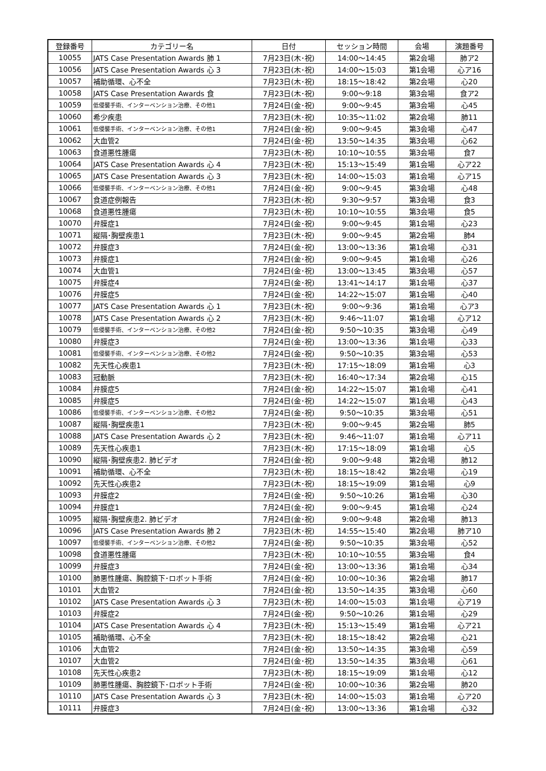| 登録番号 | カテゴリー名 | 日付 | セッション時間 | 会場 | 演題番号 |
| --- | --- | --- | --- | --- | --- |
| 10055 | JATS Case Presentation Awards 肺 1 | 7月23日(木･祝) | 14:00～14:45 | 第2会場 | 肺ア2 |
| 10056 | JATS Case Presentation Awards 心 3 | 7月23日(木･祝) | 14:00～15:03 | 第1会場 | 心ア16 |
| 10057 | 補助循環、心不全 | 7月23日(木･祝) | 18:15～18:42 | 第2会場 | 心20 |
| 10058 | JATS Case Presentation Awards 食 | 7月23日(木･祝) | 9:00～9:18 | 第3会場 | 食ア2 |
| 10059 | 低侵襲手術、インターベンション治療、その他1 | 7月24日(金･祝) | 9:00～9:45 | 第3会場 | 心45 |
| 10060 | 希少疾患 | 7月23日(木･祝) | 10:35～11:02 | 第2会場 | 肺11 |
| 10061 | 低侵襲手術、インターベンション治療、その他1 | 7月24日(金･祝) | 9:00～9:45 | 第3会場 | 心47 |
| 10062 | 大血管2 | 7月24日(金･祝) | 13:50～14:35 | 第3会場 | 心62 |
| 10063 | 食道悪性腫瘍 | 7月23日(木･祝) | 10:10～10:55 | 第3会場 | 食7 |
| 10064 | JATS Case Presentation Awards 心 4 | 7月23日(木･祝) | 15:13～15:49 | 第1会場 | 心ア22 |
| 10065 | JATS Case Presentation Awards 心 3 | 7月23日(木･祝) | 14:00～15:03 | 第1会場 | 心ア15 |
| 10066 | 低侵襲手術、インターベンション治療、その他1 | 7月24日(金･祝) | 9:00～9:45 | 第3会場 | 心48 |
| 10067 | 食道症例報告 | 7月23日(木･祝) | 9:30～9:57 | 第3会場 | 食3 |
| 10068 | 食道悪性腫瘍 | 7月23日(木･祝) | 10:10～10:55 | 第3会場 | 食5 |
| 10070 | 弁膜症1 | 7月24日(金･祝) | 9:00～9:45 | 第1会場 | 心23 |
| 10071 | 縦隔･胸壁疾患1 | 7月23日(木･祝) | 9:00～9:45 | 第2会場 | 肺4 |
| 10072 | 弁膜症3 | 7月24日(金･祝) | 13:00～13:36 | 第1会場 | 心31 |
| 10073 | 弁膜症1 | 7月24日(金･祝) | 9:00～9:45 | 第1会場 | 心26 |
| 10074 | 大血管1 | 7月24日(金･祝) | 13:00～13:45 | 第3会場 | 心57 |
| 10075 | 弁膜症4 | 7月24日(金･祝) | 13:41～14:17 | 第1会場 | 心37 |
| 10076 | 弁膜症5 | 7月24日(金･祝) | 14:22～15:07 | 第1会場 | 心40 |
| 10077 | JATS Case Presentation Awards 心 1 | 7月23日(木･祝) | 9:00～9:36 | 第1会場 | 心ア3 |
| 10078 | JATS Case Presentation Awards 心 2 | 7月23日(木･祝) | 9:46～11:07 | 第1会場 | 心ア12 |
| 10079 | 低侵襲手術、インターベンション治療、その他2 | 7月24日(金･祝) | 9:50～10:35 | 第3会場 | 心49 |
| 10080 | 弁膜症3 | 7月24日(金･祝) | 13:00～13:36 | 第1会場 | 心33 |
| 10081 | 低侵襲手術、インターベンション治療、その他2 | 7月24日(金･祝) | 9:50～10:35 | 第3会場 | 心53 |
| 10082 | 先天性心疾患1 | 7月23日(木･祝) | 17:15～18:09 | 第1会場 | 心3 |
| 10083 | 冠動脈 | 7月23日(木･祝) | 16:40～17:34 | 第2会場 | 心15 |
| 10084 | 弁膜症5 | 7月24日(金･祝) | 14:22～15:07 | 第1会場 | 心41 |
| 10085 | 弁膜症5 | 7月24日(金･祝) | 14:22～15:07 | 第1会場 | 心43 |
| 10086 | 低侵襲手術、インターベンション治療、その他2 | 7月24日(金･祝) | 9:50～10:35 | 第3会場 | 心51 |
| 10087 | 縦隔･胸壁疾患1 | 7月23日(木･祝) | 9:00～9:45 | 第2会場 | 肺5 |
| 10088 | JATS Case Presentation Awards 心 2 | 7月23日(木･祝) | 9:46～11:07 | 第1会場 | 心ア11 |
| 10089 | 先天性心疾患1 | 7月23日(木･祝) | 17:15～18:09 | 第1会場 | 心5 |
| 10090 | 縦隔･胸壁疾患2. 肺ビデオ | 7月24日(金･祝) | 9:00～9:48 | 第2会場 | 肺12 |
| 10091 | 補助循環、心不全 | 7月23日(木･祝) | 18:15～18:42 | 第2会場 | 心19 |
| 10092 | 先天性心疾患2 | 7月23日(木･祝) | 18:15～19:09 | 第1会場 | 心9 |
| 10093 | 弁膜症2 | 7月24日(金･祝) | 9:50～10:26 | 第1会場 | 心30 |
| 10094 | 弁膜症1 | 7月24日(金･祝) | 9:00～9:45 | 第1会場 | 心24 |
| 10095 | 縦隔･胸壁疾患2. 肺ビデオ | 7月24日(金･祝) | 9:00～9:48 | 第2会場 | 肺13 |
| 10096 | JATS Case Presentation Awards 肺 2 | 7月23日(木･祝) | 14:55～15:40 | 第2会場 | 肺ア10 |
| 10097 | 低侵襲手術、インターベンション治療、その他2 | 7月24日(金･祝) | 9:50～10:35 | 第3会場 | 心52 |
| 10098 | 食道悪性腫瘍 | 7月23日(木･祝) | 10:10～10:55 | 第3会場 | 食4 |
| 10099 | 弁膜症3 | 7月24日(金･祝) | 13:00～13:36 | 第1会場 | 心34 |
| 10100 | 肺悪性腫瘍、胸腔鏡下･ロボット手術 | 7月24日(金･祝) | 10:00～10:36 | 第2会場 | 肺17 |
| 10101 | 大血管2 | 7月24日(金･祝) | 13:50～14:35 | 第3会場 | 心60 |
| 10102 | JATS Case Presentation Awards 心 3 | 7月23日(木･祝) | 14:00～15:03 | 第1会場 | 心ア19 |
| 10103 | 弁膜症2 | 7月24日(金･祝) | 9:50～10:26 | 第1会場 | 心29 |
| 10104 | JATS Case Presentation Awards 心 4 | 7月23日(木･祝) | 15:13～15:49 | 第1会場 | 心ア21 |
| 10105 | 補助循環、心不全 | 7月23日(木･祝) | 18:15～18:42 | 第2会場 | 心21 |
| 10106 | 大血管2 | 7月24日(金･祝) | 13:50～14:35 | 第3会場 | 心59 |
| 10107 | 大血管2 | 7月24日(金･祝) | 13:50～14:35 | 第3会場 | 心61 |
| 10108 | 先天性心疾患2 | 7月23日(木･祝) | 18:15～19:09 | 第1会場 | 心12 |
| 10109 | 肺悪性腫瘍、胸腔鏡下･ロボット手術 | 7月24日(金･祝) | 10:00～10:36 | 第2会場 | 肺20 |
| 10110 | JATS Case Presentation Awards 心 3 | 7月23日(木･祝) | 14:00～15:03 | 第1会場 | 心ア20 |
| 10111 | 弁膜症3 | 7月24日(金･祝) | 13:00～13:36 | 第1会場 | 心32 |